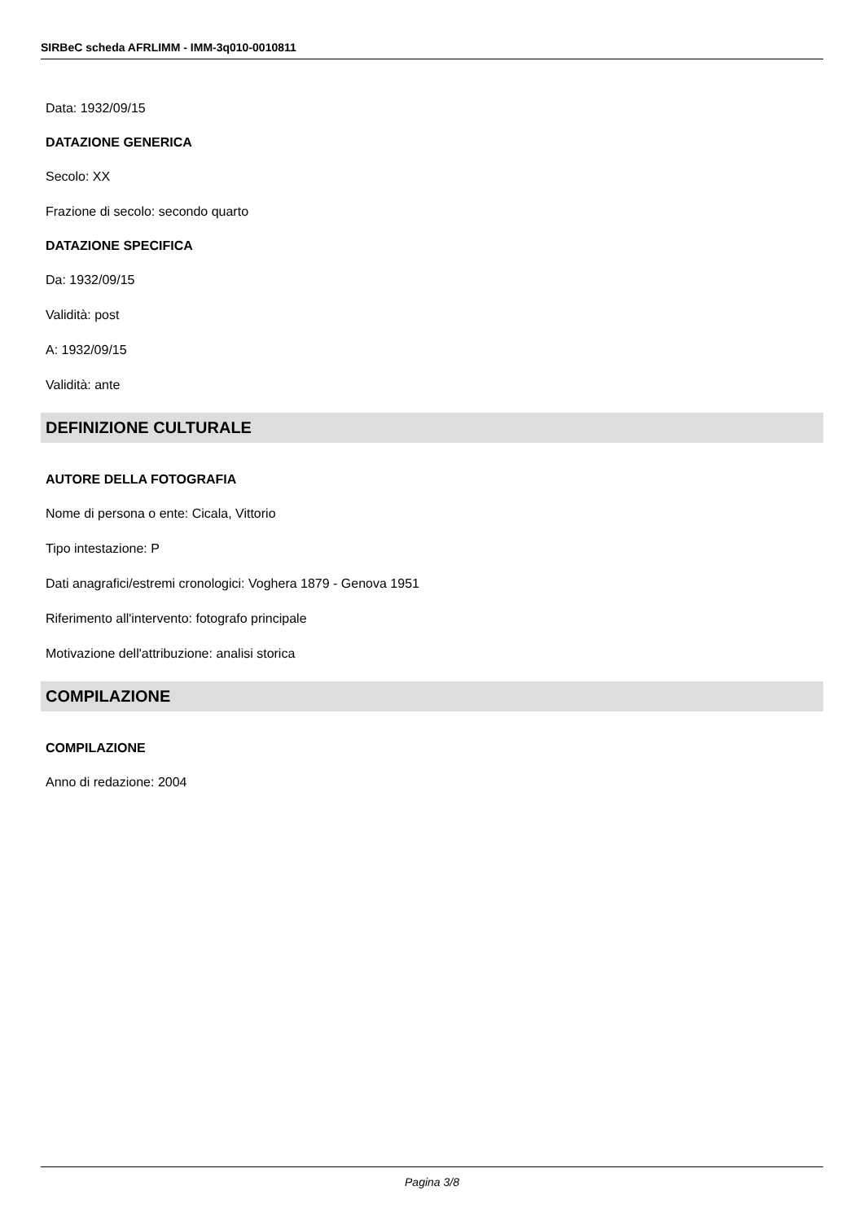SIRBeC scheda AFRLIMM - IMM-3q010-0010811
Data: 1932/09/15
DATAZIONE GENERICA
Secolo: XX
Frazione di secolo: secondo quarto
DATAZIONE SPECIFICA
Da: 1932/09/15
Validità: post
A: 1932/09/15
Validità: ante
DEFINIZIONE CULTURALE
AUTORE DELLA FOTOGRAFIA
Nome di persona o ente: Cicala, Vittorio
Tipo intestazione: P
Dati anagrafici/estremi cronologici: Voghera 1879 - Genova 1951
Riferimento all'intervento: fotografo principale
Motivazione dell'attribuzione: analisi storica
COMPILAZIONE
COMPILAZIONE
Anno di redazione: 2004
Pagina 3/8